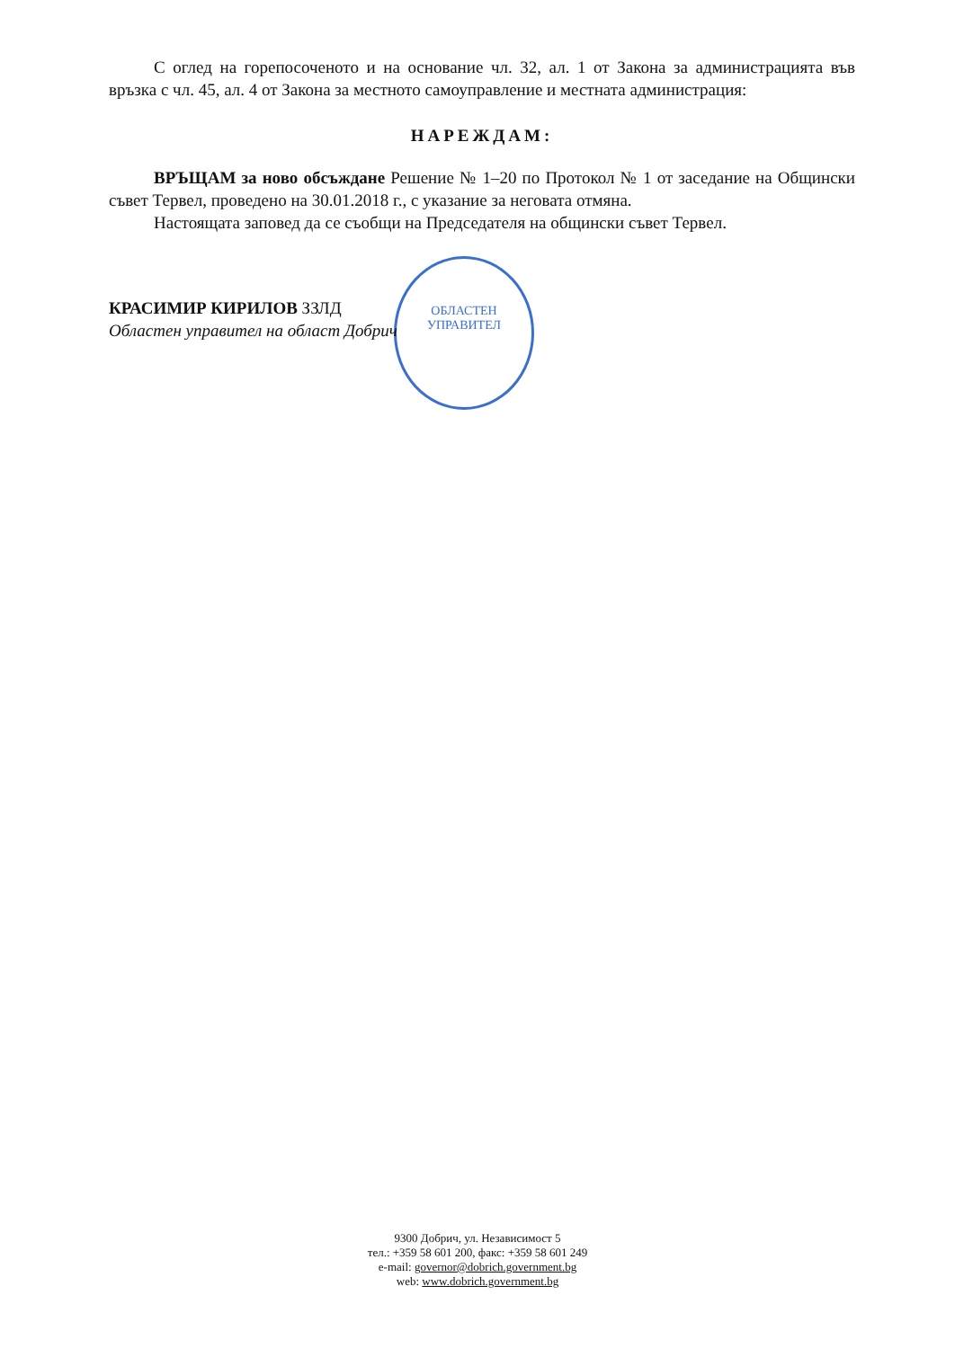ОБЛАСТЕН
УПРАВИТЕЛ
С оглед на горепосоченото и на основание чл. 32, ал. 1 от Закона за администрацията във връзка с чл. 45, ал. 4 от Закона за местното самоуправление и местната администрация:
НАРЕЖДАМ:
ВРЪЩАМ за ново обсъждане Решение № 1–20 по Протокол № 1 от заседание на Общински съвет Тервел, проведено на 30.01.2018 г., с указание за неговата отмяна.
Настоящата заповед да се съобщи на Председателя на общински съвет Тервел.
КРАСИМИР КИРИЛОВ ЗЗЛД
Областен управител на област Добрич
9300 Добрич, ул. Независимост 5
тел.: +359 58 601 200, факс: +359 58 601 249
e-mail: governor@dobrich.government.bg
web: www.dobrich.government.bg